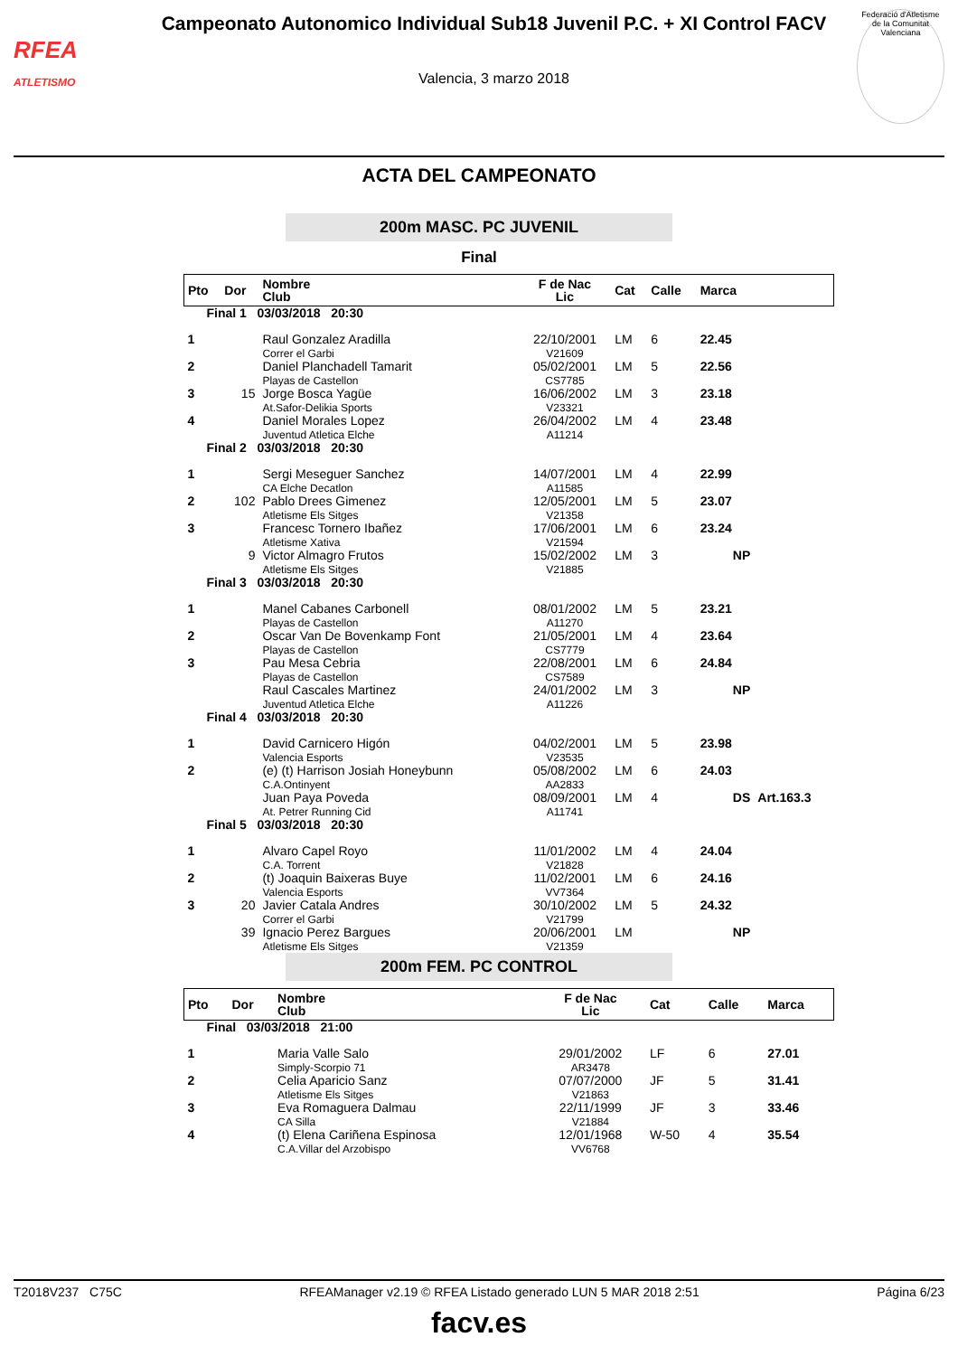RFEA
ATLETISMO
Campeonato Autonomico Individual Sub18 Juvenil P.C. + XI Control FACV
Valencia, 3 marzo 2018
Federació d'Atletisme de la Comunitat Valenciana
ACTA DEL CAMPEONATO
200m MASC. PC JUVENIL
Final
| Pto | Dor | Nombre Club | F de Nac Lic | Cat | Calle | Marca | |
| --- | --- | --- | --- | --- | --- | --- | --- |
| Final 1 03/03/2018 20:30 | | | | | | | |
| 1 | | Raul Gonzalez Aradilla Correr el Garbi | 22/10/2001 V21609 | LM | 6 | 22.45 | |
| 2 | | Daniel Planchadell Tamarit Playas de Castellon | 05/02/2001 CS7785 | LM | 5 | 22.56 | |
| 3 | 15 | Jorge Bosca Yagüe At.Safor-Delikia Sports | 16/06/2002 V23321 | LM | 3 | 23.18 | |
| 4 | | Daniel Morales Lopez Juventud Atletica Elche | 26/04/2002 A11214 | LM | 4 | 23.48 | |
| Final 2 03/03/2018 20:30 | | | | | | | |
| 1 | | Sergi Meseguer Sanchez CA Elche Decatlon | 14/07/2001 A11585 | LM | 4 | 22.99 | |
| 2 | 102 | Pablo Drees Gimenez Atletisme Els Sitges | 12/05/2001 V21358 | LM | 5 | 23.07 | |
| 3 | | Francesc Tornero Ibañez Atletisme Xativa | 17/06/2001 V21594 | LM | 6 | 23.24 | |
| | 9 | Victor Almagro Frutos Atletisme Els Sitges | 15/02/2002 V21885 | LM | 3 | NP | |
| Final 3 03/03/2018 20:30 | | | | | | | |
| 1 | | Manel Cabanes Carbonell Playas de Castellon | 08/01/2002 A11270 | LM | 5 | 23.21 | |
| 2 | | Oscar Van De Bovenkamp Font Playas de Castellon | 21/05/2001 CS7779 | LM | 4 | 23.64 | |
| 3 | | Pau Mesa Cebria Playas de Castellon | 22/08/2001 CS7589 | LM | 6 | 24.84 | |
| | | Raul Cascales Martinez Juventud Atletica Elche | 24/01/2002 A11226 | LM | 3 | NP | |
| Final 4 03/03/2018 20:30 | | | | | | | |
| 1 | | David Carnicero Higón Valencia Esports | 04/02/2001 V23535 | LM | 5 | 23.98 | |
| 2 | | (e) (t) Harrison Josiah Honeybunn C.A.Ontinyent | 05/08/2002 AA2833 | LM | 6 | 24.03 | |
| | | Juan Paya Poveda At. Petrer Running Cid | 08/09/2001 A11741 | LM | 4 | DS | Art.163.3 |
| Final 5 03/03/2018 20:30 | | | | | | | |
| 1 | | Alvaro Capel Royo C.A. Torrent | 11/01/2002 V21828 | LM | 4 | 24.04 | |
| 2 | | (t) Joaquin Baixeras Buye Valencia Esports | 11/02/2001 VV7364 | LM | 6 | 24.16 | |
| 3 | 20 | Javier Catala Andres Correr el Garbi | 30/10/2002 V21799 | LM | 5 | 24.32 | |
| | 39 | Ignacio Perez Bargues Atletisme Els Sitges | 20/06/2001 V21359 | LM | | NP | |
200m FEM. PC CONTROL
| Pto | Dor | Nombre Club | F de Nac Lic | Cat | Calle | Marca |
| --- | --- | --- | --- | --- | --- | --- |
| Final 03/03/2018 21:00 | | | | | | |
| 1 | | Maria Valle Salo Simply-Scorpio 71 | 29/01/2002 AR3478 | LF | 6 | 27.01 |
| 2 | | Celia Aparicio Sanz Atletisme Els Sitges | 07/07/2000 V21863 | JF | 5 | 31.41 |
| 3 | | Eva Romaguera Dalmau CA Silla | 22/11/1999 V21884 | JF | 3 | 33.46 |
| 4 | | (t) Elena Cariñena Espinosa C.A.Villar del Arzobispo | 12/01/1968 VV6768 | W-50 | 4 | 35.54 |
T2018V237 C75C RFEAManager v2.19 © RFEA Listado generado LUN 5 MAR 2018 2:51 Página 6/23
facv.es